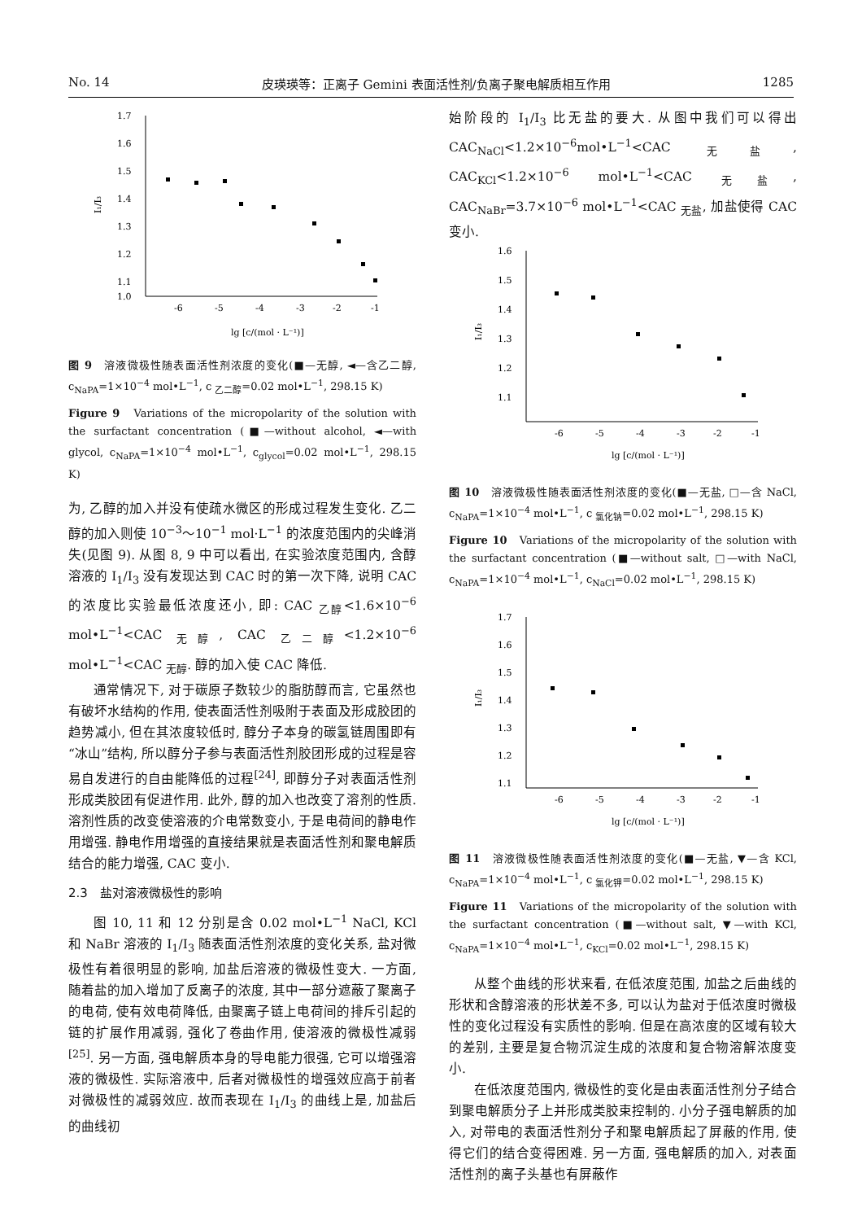No. 14 皮瑛瑛等：正离子 Gemini 表面活性剂/负离子聚电解质相互作用 1285
1.7
1.6
1.5
1.4
1.3
1.2
1.1
1.0
-6
-5
-4
-3
-2
-1
lg [c/(mol · L⁻¹)]
I₁/I₃
图 9　溶液微极性随表面活性剂浓度的变化(■—无醇, ◄—含乙二醇, c<sub>NaPA</sub>=1×10<sup>−4</sup> mol•L<sup>−1</sup>, c <sub>乙二醇</sub>=0.02 mol•L<sup>−1</sup>, 298.15 K)
Figure 9　Variations of the micropolarity of the solution with the surfactant concentration (■—without alcohol, ◄—with glycol, c<sub>NaPA</sub>=1×10<sup>−4</sup> mol•L<sup>−1</sup>, c<sub>glycol</sub>=0.02 mol•L<sup>−1</sup>, 298.15 K)
为, 乙醇的加入并没有使疏水微区的形成过程发生变化. 乙二醇的加入则使 10<sup>−3</sup>～10<sup>−1</sup> mol·L<sup>−1</sup> 的浓度范围内的尖峰消失(见图 9). 从图 8, 9 中可以看出, 在实验浓度范围内, 含醇溶液的 I<sub>1</sub>/I<sub>3</sub> 没有发现达到 CAC 时的第一次下降, 说明 CAC 的浓度比实验最低浓度还小, 即: CAC <sub>乙醇</sub><1.6×10<sup>−6</sup> mol•L<sup>−1</sup><CAC <sub>无醇</sub>, CAC <sub>乙二醇</sub><1.2×10<sup>−6</sup> mol•L<sup>−1</sup><CAC <sub>无醇</sub>. 醇的加入使 CAC 降低.
通常情况下, 对于碳原子数较少的脂肪醇而言, 它虽然也有破坏水结构的作用, 使表面活性剂吸附于表面及形成胶团的趋势减小, 但在其浓度较低时, 醇分子本身的碳氢链周围即有“冰山”结构, 所以醇分子参与表面活性剂胶团形成的过程是容易自发进行的自由能降低的过程<sup>[24]</sup>, 即醇分子对表面活性剂形成类胶团有促进作用. 此外, 醇的加入也改变了溶剂的性质. 溶剂性质的改变使溶液的介电常数变小, 于是电荷间的静电作用增强. 静电作用增强的直接结果就是表面活性剂和聚电解质结合的能力增强, CAC 变小.
2.3　盐对溶液微极性的影响
图 10, 11 和 12 分别是含 0.02 mol•L<sup>−1</sup> NaCl, KCl 和 NaBr 溶液的 I<sub>1</sub>/I<sub>3</sub> 随表面活性剂浓度的变化关系, 盐对微极性有着很明显的影响, 加盐后溶液的微极性变大. 一方面, 随着盐的加入增加了反离子的浓度, 其中一部分遮蔽了聚离子的电荷, 使有效电荷降低, 由聚离子链上电荷间的排斥引起的链的扩展作用减弱, 强化了卷曲作用, 使溶液的微极性减弱<sup>[25]</sup>. 另一方面, 强电解质本身的导电能力很强, 它可以增强溶液的微极性. 实际溶液中, 后者对微极性的增强效应高于前者对微极性的减弱效应. 故而表现在 I<sub>1</sub>/I<sub>3</sub> 的曲线上是, 加盐后的曲线初
始阶段的 I<sub>1</sub>/I<sub>3</sub> 比无盐的要大. 从图中我们可以得出 CAC<sub>NaCl</sub><1.2×10<sup>−6</sup>mol•L<sup>−1</sup><CAC <sub>无盐</sub>, CAC<sub>KCl</sub><1.2×10<sup>−6</sup> mol•L<sup>−1</sup><CAC <sub>无盐</sub>, CAC<sub>NaBr</sub>=3.7×10<sup>−6</sup> mol•L<sup>−1</sup><CAC <sub>无盐</sub>, 加盐使得 CAC 变小.
1.6
1.5
1.4
1.3
1.2
1.1
-6
-5
-4
-3
-2
-1
lg [c/(mol · L⁻¹)]
I₁/I₃
图 10　溶液微极性随表面活性剂浓度的变化(■—无盐, □—含 NaCl, c<sub>NaPA</sub>=1×10<sup>−4</sup> mol•L<sup>−1</sup>, c <sub>氯化钠</sub>=0.02 mol•L<sup>−1</sup>, 298.15 K)
Figure 10　Variations of the micropolarity of the solution with the surfactant concentration (■—without salt, □—with NaCl, c<sub>NaPA</sub>=1×10<sup>−4</sup> mol•L<sup>−1</sup>, c<sub>NaCl</sub>=0.02 mol•L<sup>−1</sup>, 298.15 K)
1.7
1.6
1.5
1.4
1.3
1.2
1.1
-6
-5
-4
-3
-2
-1
lg [c/(mol · L⁻¹)]
I₁/I₃
图 11　溶液微极性随表面活性剂浓度的变化(■—无盐, ▼—含 KCl, c<sub>NaPA</sub>=1×10<sup>−4</sup> mol•L<sup>−1</sup>, c <sub>氯化钾</sub>=0.02 mol•L<sup>−1</sup>, 298.15 K)
Figure 11　Variations of the micropolarity of the solution with the surfactant concentration (■—without salt, ▼—with KCl, c<sub>NaPA</sub>=1×10<sup>−4</sup> mol•L<sup>−1</sup>, c<sub>KCl</sub>=0.02 mol•L<sup>−1</sup>, 298.15 K)
从整个曲线的形状来看, 在低浓度范围, 加盐之后曲线的形状和含醇溶液的形状差不多, 可以认为盐对于低浓度时微极性的变化过程没有实质性的影响. 但是在高浓度的区域有较大的差别, 主要是复合物沉淀生成的浓度和复合物溶解浓度变小.
在低浓度范围内, 微极性的变化是由表面活性剂分子结合到聚电解质分子上并形成类胶束控制的. 小分子强电解质的加入, 对带电的表面活性剂分子和聚电解质起了屏蔽的作用, 使得它们的结合变得困难. 另一方面, 强电解质的加入, 对表面活性剂的离子头基也有屏蔽作